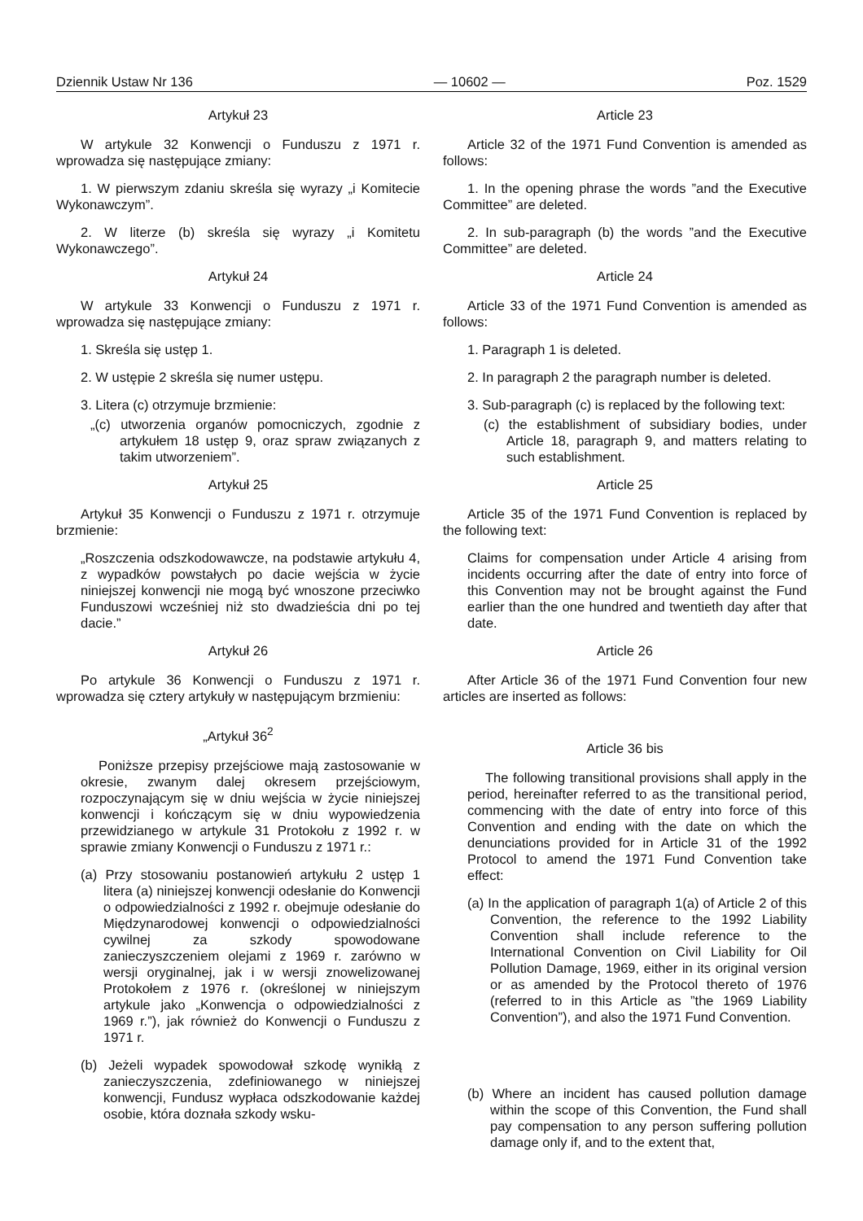Dziennik Ustaw Nr 136 — 10602 — Poz. 1529
Artykuł 23
W artykule 32 Konwencji o Funduszu z 1971 r. wprowadza się następujące zmiany:
1. W pierwszym zdaniu skreśla się wyrazy „i Komitecie Wykonawczym”.
2. W literze (b) skreśla się wyrazy „i Komitetu Wykonawczego”.
Artykuł 24
W artykule 33 Konwencji o Funduszu z 1971 r. wprowadza się następujące zmiany:
1. Skreśla się ustęp 1.
2. W ustępie 2 skreśla się numer ustępu.
3. Litera (c) otrzymuje brzmienie:
„(c) utworzenia organów pomocniczych, zgodnie z artykułem 18 ustęp 9, oraz spraw związanych z takim utworzeniem”.
Artykuł 25
Artykuł 35 Konwencji o Funduszu z 1971 r. otrzymuje brzmienie:
„Roszczenia odszkodowawcze, na podstawie artykułu 4, z wypadków powstałych po dacie wejścia w życie niniejszej konwencji nie mogą być wnoszone przeciwko Funduszowi wcześniej niż sto dwadzieścia dni po tej dacie.”
Artykuł 26
Po artykule 36 Konwencji o Funduszu z 1971 r. wprowadza się cztery artykuły w następującym brzmieniu:
„Artykuł 36<sup>2</sup>
Poniższe przepisy przejściowe mają zastosowanie w okresie, zwanym dalej okresem przejściowym, rozpoczynającym się w dniu wejścia w życie niniejszej konwencji i kończącym się w dniu wypowiedzenia przewidzianego w artykule 31 Protokołu z 1992 r. w sprawie zmiany Konwencji o Funduszu z 1971 r.:
(a) Przy stosowaniu postanowień artykułu 2 ustęp 1 litera (a) niniejszej konwencji odesłanie do Konwencji o odpowiedzialności z 1992 r. obejmuje odesłanie do Międzynarodowej konwencji o odpowiedzialności cywilnej za szkody spowodowane zanieczyszczeniem olejami z 1969 r. zarówno w wersji oryginalnej, jak i w wersji znowelizowanej Protokołem z 1976 r. (określonej w niniejszym artykule jako „Konwencja o odpowiedzialności z 1969 r.”), jak również do Konwencji o Funduszu z 1971 r.
(b) Jeżeli wypadek spowodował szkodę wynikłą z zanieczyszczenia, zdefiniowanego w niniejszej konwencji, Fundusz wypłaca odszkodowanie każdej osobie, która doznała szkody wsku-
Article 23
Article 32 of the 1971 Fund Convention is amended as follows:
1. In the opening phrase the words ”and the Executive Committee” are deleted.
2. In sub-paragraph (b) the words ”and the Executive Committee” are deleted.
Article 24
Article 33 of the 1971 Fund Convention is amended as follows:
1. Paragraph 1 is deleted.
2. In paragraph 2 the paragraph number is deleted.
3. Sub-paragraph (c) is replaced by the following text:
(c) the establishment of subsidiary bodies, under Article 18, paragraph 9, and matters relating to such establishment.
Article 25
Article 35 of the 1971 Fund Convention is replaced by the following text:
Claims for compensation under Article 4 arising from incidents occurring after the date of entry into force of this Convention may not be brought against the Fund earlier than the one hundred and twentieth day after that date.
Article 26
After Article 36 of the 1971 Fund Convention four new articles are inserted as follows:
Article 36 bis
The following transitional provisions shall apply in the period, hereinafter referred to as the transitional period, commencing with the date of entry into force of this Convention and ending with the date on which the denunciations provided for in Article 31 of the 1992 Protocol to amend the 1971 Fund Convention take effect:
(a) In the application of paragraph 1(a) of Article 2 of this Convention, the reference to the 1992 Liability Convention shall include reference to the International Convention on Civil Liability for Oil Pollution Damage, 1969, either in its original version or as amended by the Protocol thereto of 1976 (referred to in this Article as ”the 1969 Liability Convention”), and also the 1971 Fund Convention.
(b) Where an incident has caused pollution damage within the scope of this Convention, the Fund shall pay compensation to any person suffering pollution damage only if, and to the extent that,